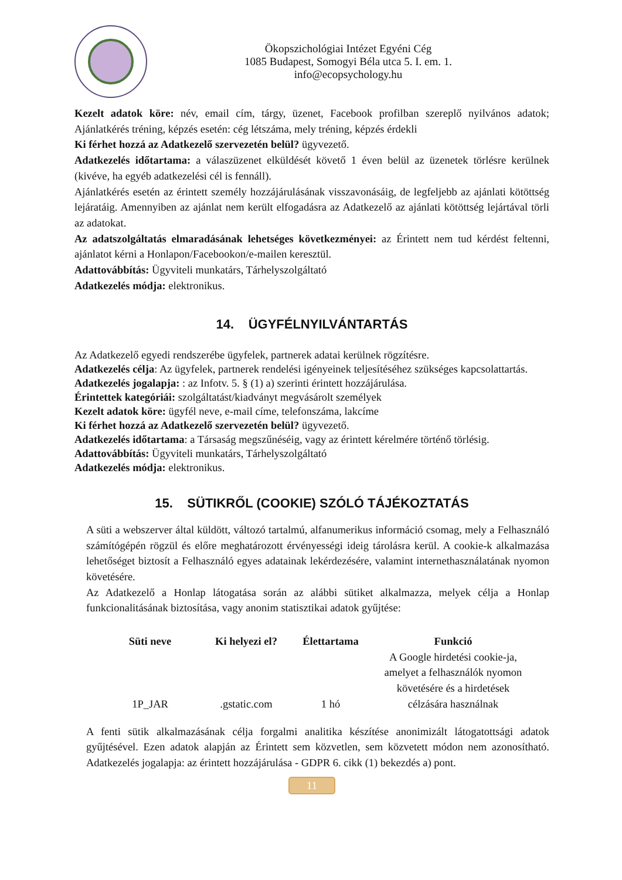Ökopszichológiai Intézet Egyéni Cég
1085 Budapest, Somogyi Béla utca 5. I. em. 1.
info@ecopsychology.hu
Kezelt adatok köre: név, email cím, tárgy, üzenet, Facebook profilban szereplő nyilvános adatok; Ajánlatkérés tréning, képzés esetén: cég létszáma, mely tréning, képzés érdekli
Ki férhet hozzá az Adatkezelő szervezetén belül? ügyvezető.
Adatkezelés időtartama: a válaszüzenet elküldését követő 1 éven belül az üzenetek törlésre kerülnek (kivéve, ha egyéb adatkezelési cél is fennáll).
Ajánlatkérés esetén az érintett személy hozzájárulásának visszavonásáig, de legfeljebb az ajánlati kötöttség lejáratáig. Amennyiben az ajánlat nem került elfogadásra az Adatkezelő az ajánlati kötöttség lejártával törli az adatokat.
Az adatszolgáltatás elmaradásának lehetséges következményei: az Érintett nem tud kérdést feltenni, ajánlatot kérni a Honlapon/Facebookon/e-mailen keresztül.
Adattovábbítás: Ügyviteli munkatárs, Tárhelyszolgáltató
Adatkezelés módja: elektronikus.
14. ÜGYFÉLNYILVÁNTARTÁS
Az Adatkezelő egyedi rendszerébe ügyfelek, partnerek adatai kerülnek rögzítésre.
Adatkezelés célja: Az ügyfelek, partnerek rendelési igényeinek teljesítéséhez szükséges kapcsolattartás.
Adatkezelés jogalapja: : az Infotv. 5. § (1) a) szerinti érintett hozzájárulása.
Érintettek kategóriái: szolgáltatást/kiadványt megvásárolt személyek
Kezelt adatok köre: ügyfél neve, e-mail címe, telefonszáma, lakcíme
Ki férhet hozzá az Adatkezelő szervezetén belül? ügyvezető.
Adatkezelés időtartama: a Társaság megszűnéséig, vagy az érintett kérelmére történő törlésig.
Adattovábbítás: Ügyviteli munkatárs, Tárhelyszolgáltató
Adatkezelés módja: elektronikus.
15. SÜTIKRŐL (COOKIE) SZÓLÓ TÁJÉKOZTATÁS
A süti a webszerver által küldött, változó tartalmú, alfanumerikus információ csomag, mely a Felhasználó számítógépén rögzül és előre meghatározott érvényességi ideig tárolásra kerül. A cookie-k alkalmazása lehetőséget biztosít a Felhasználó egyes adatainak lekérdezésére, valamint internethasználatának nyomon követésére.
Az Adatkezelő a Honlap látogatása során az alábbi sütiket alkalmazza, melyek célja a Honlap funkcionalitásának biztosítása, vagy anonim statisztikai adatok gyűjtése:
| Süti neve | Ki helyezi el? | Élettartama | Funkció |
| --- | --- | --- | --- |
| 1P_JAR | .gstatic.com | 1 hó | A Google hirdetési cookie-ja, amelyet a felhasználók nyomon követésére és a hirdetések célzására használnak |
A fenti sütik alkalmazásának célja forgalmi analitika készítése anonimizált látogatottsági adatok gyűjtésével. Ezen adatok alapján az Érintett sem közvetlen, sem közvetett módon nem azonosítható. Adatkezelés jogalapja: az érintett hozzájárulása - GDPR 6. cikk (1) bekezdés a) pont.
11